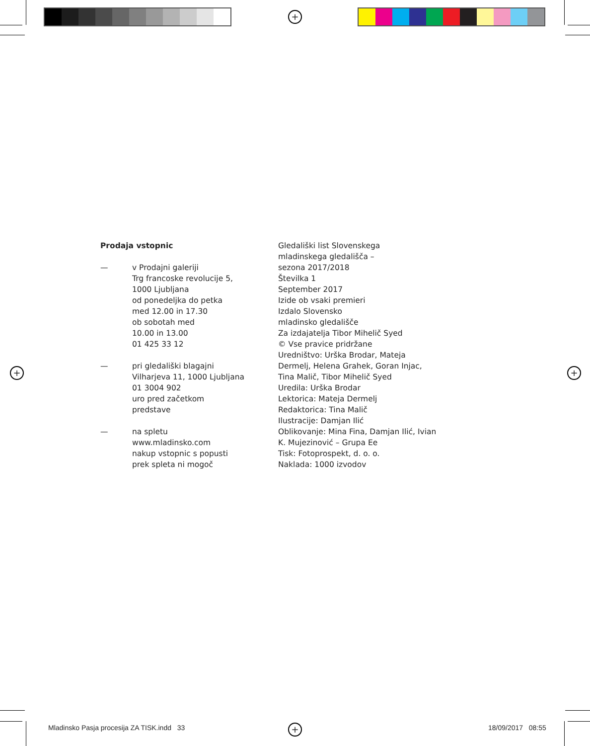+
+ +
+
Prodaja vstopnic
— v Prodajni galeriji
Trg francoske revolucije 5,
1000 Ljubljana
od ponedeljka do petka
med 12.00 in 17.30
ob sobotah med
10.00 in 13.00
01 425 33 12
— pri gledališki blagajni
Vilharjeva 11, 1000 Ljubljana
01 3004 902
uro pred začetkom
predstave
— na spletu
www.mladinsko.com
nakup vstopnic s popusti
prek spleta ni mogoč
Gledališki list Slovenskega
mladinskega gledališča –
sezona 2017/2018
Številka 1
September 2017
Izide ob vsaki premieri
Izdalo Slovensko
mladinsko gledališče
Za izdajatelja Tibor Mihelič Syed
© Vse pravice pridržane
Uredništvo: Urška Brodar, Mateja Dermelj, Helena Grahek, Goran Injac, Tina Malič, Tibor Mihelič Syed
Uredila: Urška Brodar
Lektorica: Mateja Dermelj
Redaktorica: Tina Malič
Ilustracije: Damjan Ilić
Oblikovanje: Mina Fina, Damjan Ilić, Ivian K. Mujezinović – Grupa Ee
Tisk: Fotoprospekt, d. o. o.
Naklada: 1000 izvodov
Mladinsko Pasja procesija ZA TISK.indd 33
18/09/2017 08:55